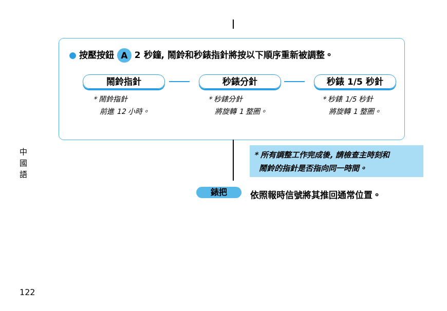按壓按鈕 A 2 秒鐘, 鬧鈴和秒錶指針將按以下順序重新被調整。
鬧鈴指針 秒錶分針 秒錶 1/5 秒針
* 鬧鈴指針
前進 12 小時。
* 秒錶分針
將旋轉 1 整圈。
* 秒錶 1/5 秒針
將旋轉 1 整圈。
* 所有調整工作完成後, 請檢查主時刻和
鬧鈴的指針是否指向同一時間。
錶把 依照報時信號將其推回通常位置。
中國語
122